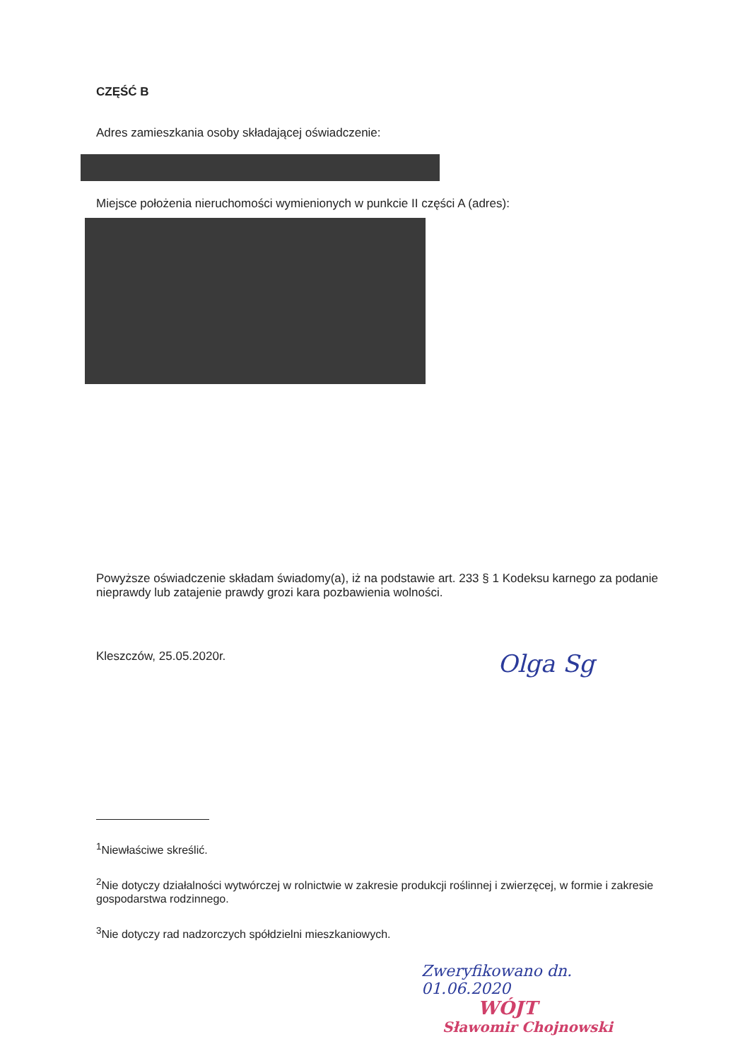CZĘŚĆ B
Adres zamieszkania osoby składającej oświadczenie:
Miejsce położenia nieruchomości wymienionych w punkcie II części A (adres):
Powyższe oświadczenie składam świadomy(a), iż na podstawie art. 233 § 1 Kodeksu karnego za podanie nieprawdy lub zatajenie prawdy grozi kara pozbawienia wolności.
Kleszczów, 25.05.2020r.
Olga Sg
<sup>1</sup> Niewłaściwe skreślić.
<sup>2</sup> Nie dotyczy działalności wytwórczej w rolnictwie w zakresie produkcji roślinnej i zwierzęcej, w formie i zakresie gospodarstwa rodzinnego.
<sup>3</sup> Nie dotyczy rad nadzorczych spółdzielni mieszkaniowych.
Zweryfikowano dn. 01.06.2020
WÓJT
Sławomir Chojnowski